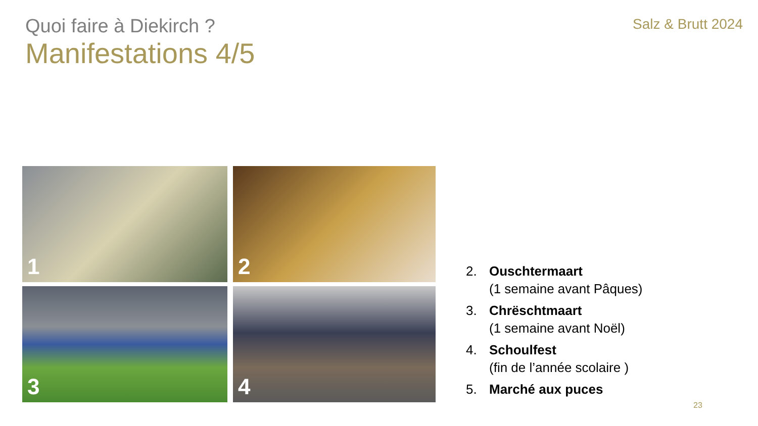Quoi faire à Diekirch ?
Manifestations 4/5
Salz & Brutt 2024
1
2
3
4
2. Ouschtermaart
(1 semaine avant Pâques)
3. Chrëschtmaart
(1 semaine avant Noël)
4. Schoulfest
(fin de l’année scolaire )
5. Marché aux puces
23